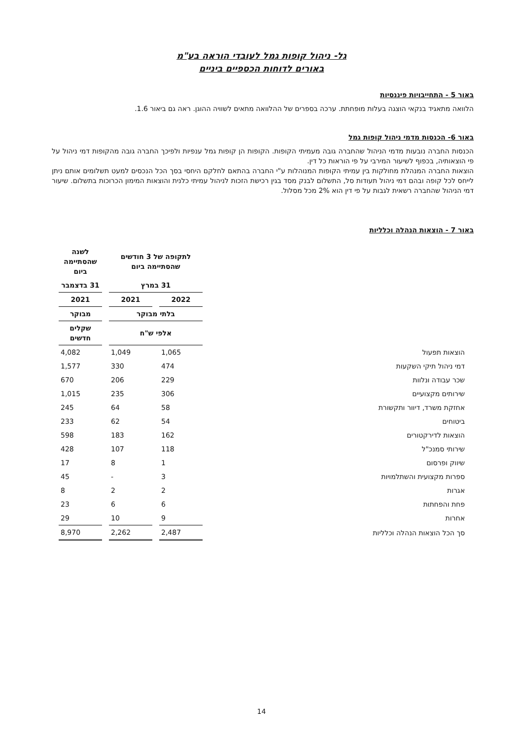גל- ניהול קופות גמל לעובדי הוראה בע"מ
באורים לדוחות הכספיים ביניים
באור 5 - התחייבויות פיננסיות
הלוואה מתאגיד בנקאי הוצגה בעלות מופחתת. ערכה בספרים של ההלוואה מתאים לשוויה ההוגן. ראה גם ביאור 1.6.
באור 6- הכנסות מדמי ניהול קופות גמל
הכנסות החברה נובעות מדמי הניהול שהחברה גובה מעמיתי הקופות. הקופות הן קופות גמל ענפיות ולפיכך החברה גובה מהקופות דמי ניהול על פי הוצאותיה, בכפוף לשיעור המירבי על פי הוראות כל דין.
הוצאות החברה המנהלת מחולקות בין עמיתי הקופות המנוהלות ע"י החברה בהתאם לחלקם היחסי בסך הכל הנכסים למעט תשלומים אותם ניתן לייחס לכל קופה ובהם דמי ניהול תעודות סל, התשלום לבנק מסד בגין רכישת הזכות לניהול עמיתי כלנית והוצאות המימון הכרוכות בתשלום. שיעור דמי הניהול שהחברה רשאית לגבות על פי דין הוא 2% מכל מסלול.
באור 7 - הוצאות הנהלה וכלליות
| | לתקופה של 3 חודשים שהסתיימה ביום | | לשנה שהסתיימה ביום |
| --- | --- | --- | --- |
| | 31 במרץ | | 31 בדצמבר |
| | 2022 | 2021 | 2021 |
| | בלתי מבוקר | | מבוקר |
| | אלפי ש"ח | | שקלים חדשים |
| הוצאות תפעול | 1,065 | 1,049 | 4,082 |
| דמי ניהול תיקי השקעות | 474 | 330 | 1,577 |
| שכר עבודה ונלוות | 229 | 206 | 670 |
| שירותים מקצועיים | 306 | 235 | 1,015 |
| אחזקת משרד, דיוור ותקשורת | 58 | 64 | 245 |
| ביטוחים | 54 | 62 | 233 |
| הוצאות לדירקטורים | 162 | 183 | 598 |
| שירותי סמנכ"ל | 118 | 107 | 428 |
| שיווק ופרסום | 1 | 8 | 17 |
| ספרות מקצועית והשתלמויות | 3 | - | 45 |
| אגרות | 2 | 2 | 8 |
| פחת והפחתות | 6 | 6 | 23 |
| אחרות | 9 | 10 | 29 |
| סך הכל הוצאות הנהלה וכלליות | 2,487 | 2,262 | 8,970 |
14